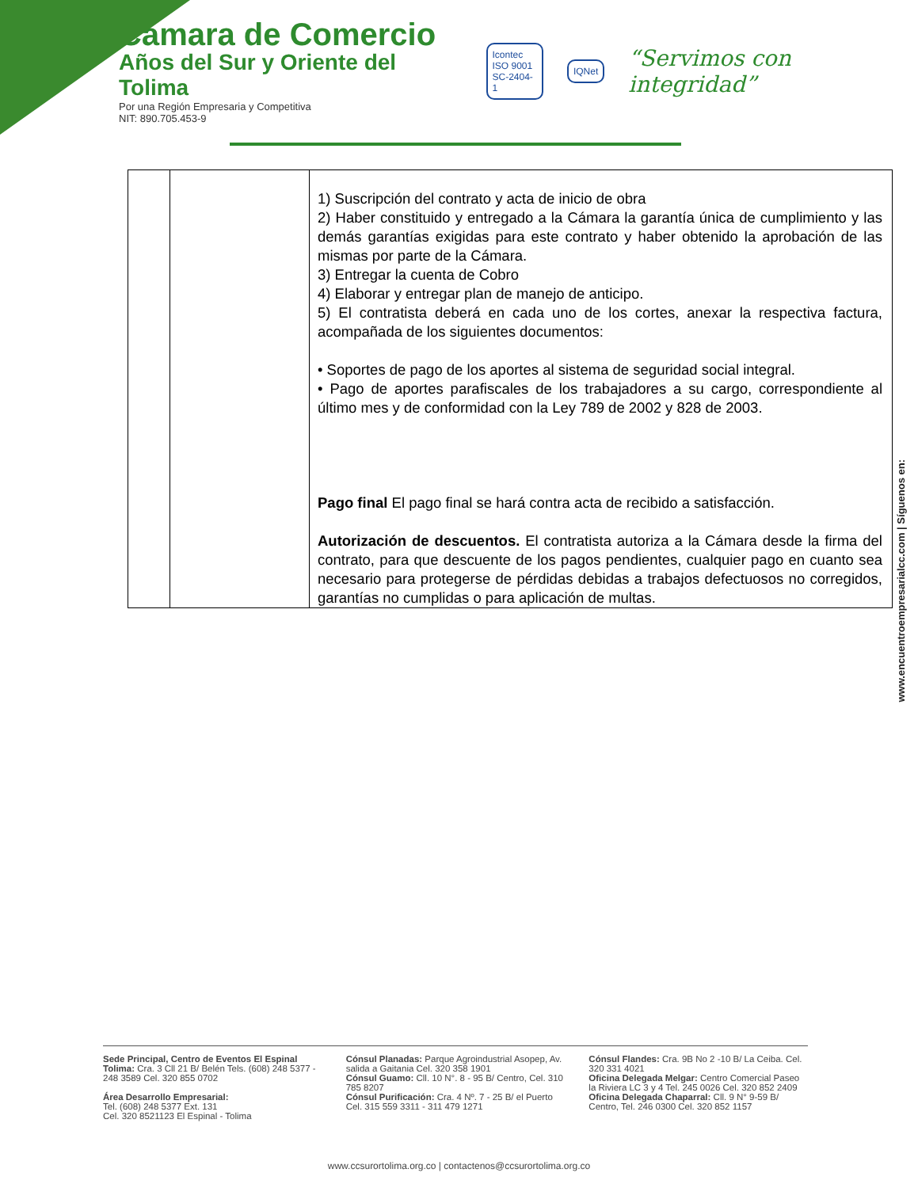Cámara de Comercio
Años del Sur y Oriente del Tolima
Por una Región Empresaria y Competitiva
NIT: 890.705.453-9
Icontec
ISO 9001
SC-2404-1
IQNet
“Servimos con integridad”
| | | 1) Suscripción del contrato y acta de inicio de obra 2) Haber constituido y entregado a la Cámara la garantía única de cumplimiento y las demás garantías exigidas para este contrato y haber obtenido la aprobación de las mismas por parte de la Cámara. 3) Entregar la cuenta de Cobro 4) Elaborar y entregar plan de manejo de anticipo. 5) El contratista deberá en cada uno de los cortes, anexar la respectiva factura, acompañada de los siguientes documentos: • Soportes de pago de los aportes al sistema de seguridad social integral. • Pago de aportes parafiscales de los trabajadores a su cargo, correspondiente al último mes y de conformidad con la Ley 789 de 2002 y 828 de 2003. Pago final El pago final se hará contra acta de recibido a satisfacción. Autorización de descuentos. El contratista autoriza a la Cámara desde la firma del contrato, para que descuente de los pagos pendientes, cualquier pago en cuanto sea necesario para protegerse de pérdidas debidas a trabajos defectuosos no corregidos, garantías no cumplidas o para aplicación de multas. |
www.encuentroempresarialcc.com | Síguenos en:
Sede Principal, Centro de Eventos El Espinal Tolima: Cra. 3 Cll 21 B/ Belén Tels. (608) 248 5377 - 248 3589 Cel. 320 855 0702
Área Desarrollo Empresarial:
Tel. (608) 248 5377 Ext. 131
Cel. 320 8521123 El Espinal - Tolima
Cónsul Planadas: Parque Agroindustrial Asopep, Av. salida a Gaitania Cel. 320 358 1901
Cónsul Guamo: Cll. 10 N°. 8 - 95 B/ Centro, Cel. 310 785 8207
Cónsul Purificación: Cra. 4 Nº. 7 - 25 B/ el Puerto Cel. 315 559 3311 - 311 479 1271
Cónsul Flandes: Cra. 9B No 2 -10 B/ La Ceiba. Cel. 320 331 4021
Oficina Delegada Melgar: Centro Comercial Paseo la Riviera LC 3 y 4 Tel. 245 0026 Cel. 320 852 2409
Oficina Delegada Chaparral: Cll. 9 N° 9-59 B/ Centro, Tel. 246 0300 Cel. 320 852 1157
www.ccsurortolima.org.co | contactenos@ccsurortolima.org.co